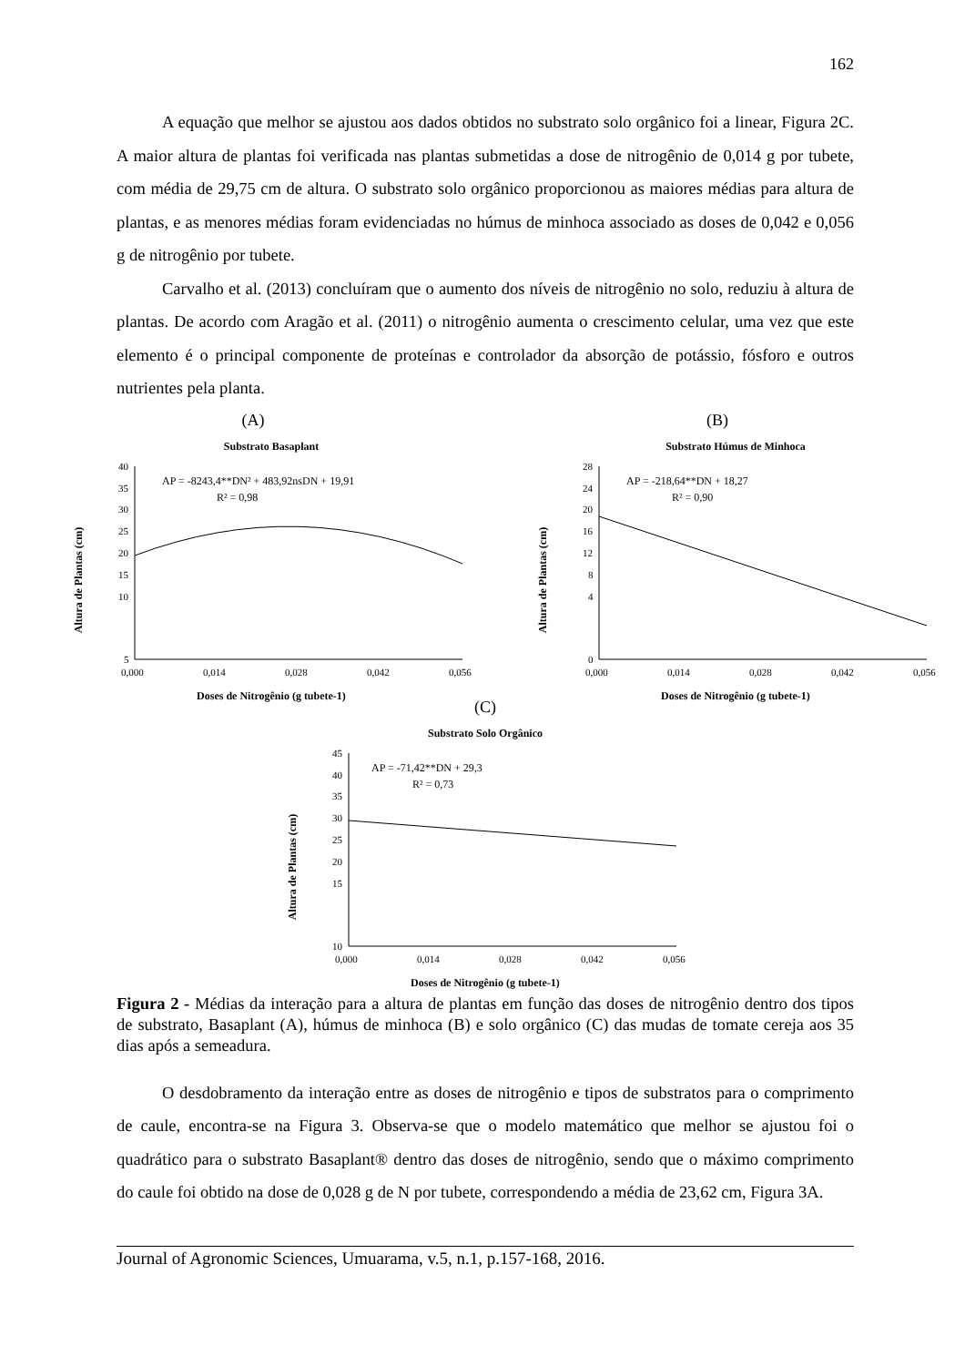162
A equação que melhor se ajustou aos dados obtidos no substrato solo orgânico foi a linear, Figura 2C. A maior altura de plantas foi verificada nas plantas submetidas a dose de nitrogênio de 0,014 g por tubete, com média de 29,75 cm de altura. O substrato solo orgânico proporcionou as maiores médias para altura de plantas, e as menores médias foram evidenciadas no húmus de minhoca associado as doses de 0,042 e 0,056 g de nitrogênio por tubete.
Carvalho et al. (2013) concluíram que o aumento dos níveis de nitrogênio no solo, reduziu à altura de plantas. De acordo com Aragão et al. (2011) o nitrogênio aumenta o crescimento celular, uma vez que este elemento é o principal componente de proteínas e controlador da absorção de potássio, fósforo e outros nutrientes pela planta.
(A)
Substrato Basaplant
Altura de Plantas (cm)
40
35
30
25
20
15
10
5
0,000
0,014
0,028
0,042
0,056
AP = -8243,4**DN² + 483,92nsDN + 19,91
R² = 0,98
Doses de Nitrogênio (g tubete-1)
(B)
Substrato Húmus de Minhoca
Altura de Plantas (cm)
28
24
20
16
12
8
4
0
0,000
0,014
0,028
0,042
0,056
AP = -218,64**DN + 18,27
R² = 0,90
Doses de Nitrogênio (g tubete-1)
(C)
Substrato Solo Orgânico
Altura de Plantas (cm)
45
40
35
30
25
20
15
10
0,000
0,014
0,028
0,042
0,056
AP = -71,42**DN + 29,3
R² = 0,73
Doses de Nitrogênio (g tubete-1)
Figura 2 - Médias da interação para a altura de plantas em função das doses de nitrogênio dentro dos tipos de substrato, Basaplant (A), húmus de minhoca (B) e solo orgânico (C) das mudas de tomate cereja aos 35 dias após a semeadura.
O desdobramento da interação entre as doses de nitrogênio e tipos de substratos para o comprimento de caule, encontra-se na Figura 3. Observa-se que o modelo matemático que melhor se ajustou foi o quadrático para o substrato Basaplant® dentro das doses de nitrogênio, sendo que o máximo comprimento do caule foi obtido na dose de 0,028 g de N por tubete, correspondendo a média de 23,62 cm, Figura 3A.
Journal of Agronomic Sciences, Umuarama, v.5, n.1, p.157-168, 2016.